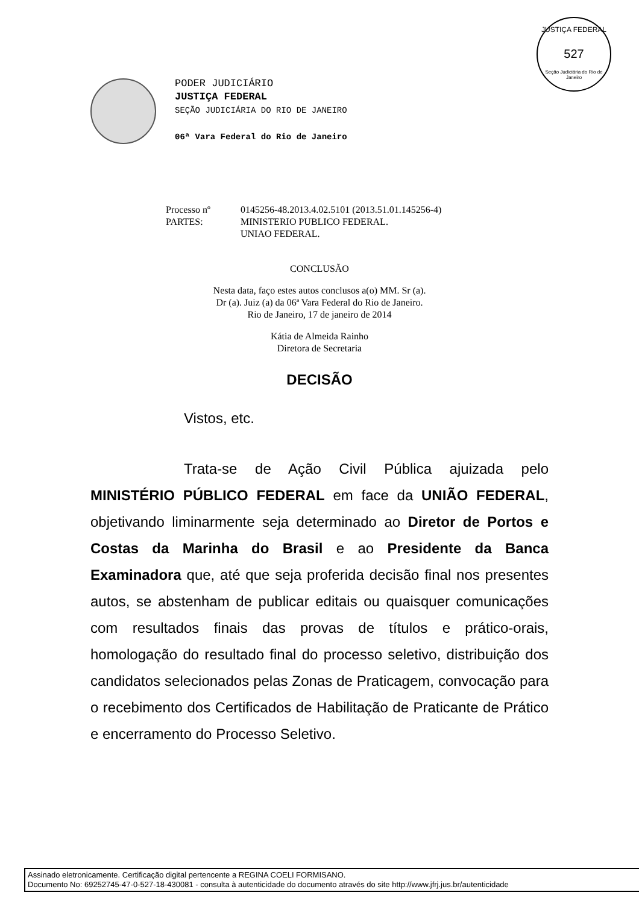JUSTIÇA FEDERAL
527
Seção Judiciária do Rio de Janeiro
PODER JUDICIÁRIO
JUSTIÇA FEDERAL
SEÇÃO JUDICIÁRIA DO RIO DE JANEIRO
06ª Vara Federal do Rio de Janeiro
Processo nº 0145256-48.2013.4.02.5101 (2013.51.01.145256-4)
PARTES: MINISTERIO PUBLICO FEDERAL.
UNIAO FEDERAL.
CONCLUSÃO
Nesta data, faço estes autos conclusos a(o) MM. Sr (a).
Dr (a). Juiz (a) da 06ª Vara Federal do Rio de Janeiro.
Rio de Janeiro, 17 de janeiro de 2014
Kátia de Almeida Rainho
Diretora de Secretaria
DECISÃO
Vistos, etc.
Trata-se de Ação Civil Pública ajuizada pelo MINISTÉRIO PÚBLICO FEDERAL em face da UNIÃO FEDERAL, objetivando liminarmente seja determinado ao Diretor de Portos e Costas da Marinha do Brasil e ao Presidente da Banca Examinadora que, até que seja proferida decisão final nos presentes autos, se abstenham de publicar editais ou quaisquer comunicações com resultados finais das provas de títulos e prático-orais, homologação do resultado final do processo seletivo, distribuição dos candidatos selecionados pelas Zonas de Praticagem, convocação para o recebimento dos Certificados de Habilitação de Praticante de Prático e encerramento do Processo Seletivo.
Assinado eletronicamente. Certificação digital pertencente a REGINA COELI FORMISANO.
Documento No: 69252745-47-0-527-18-430081 - consulta à autenticidade do documento através do site http://www.jfrj.jus.br/autenticidade